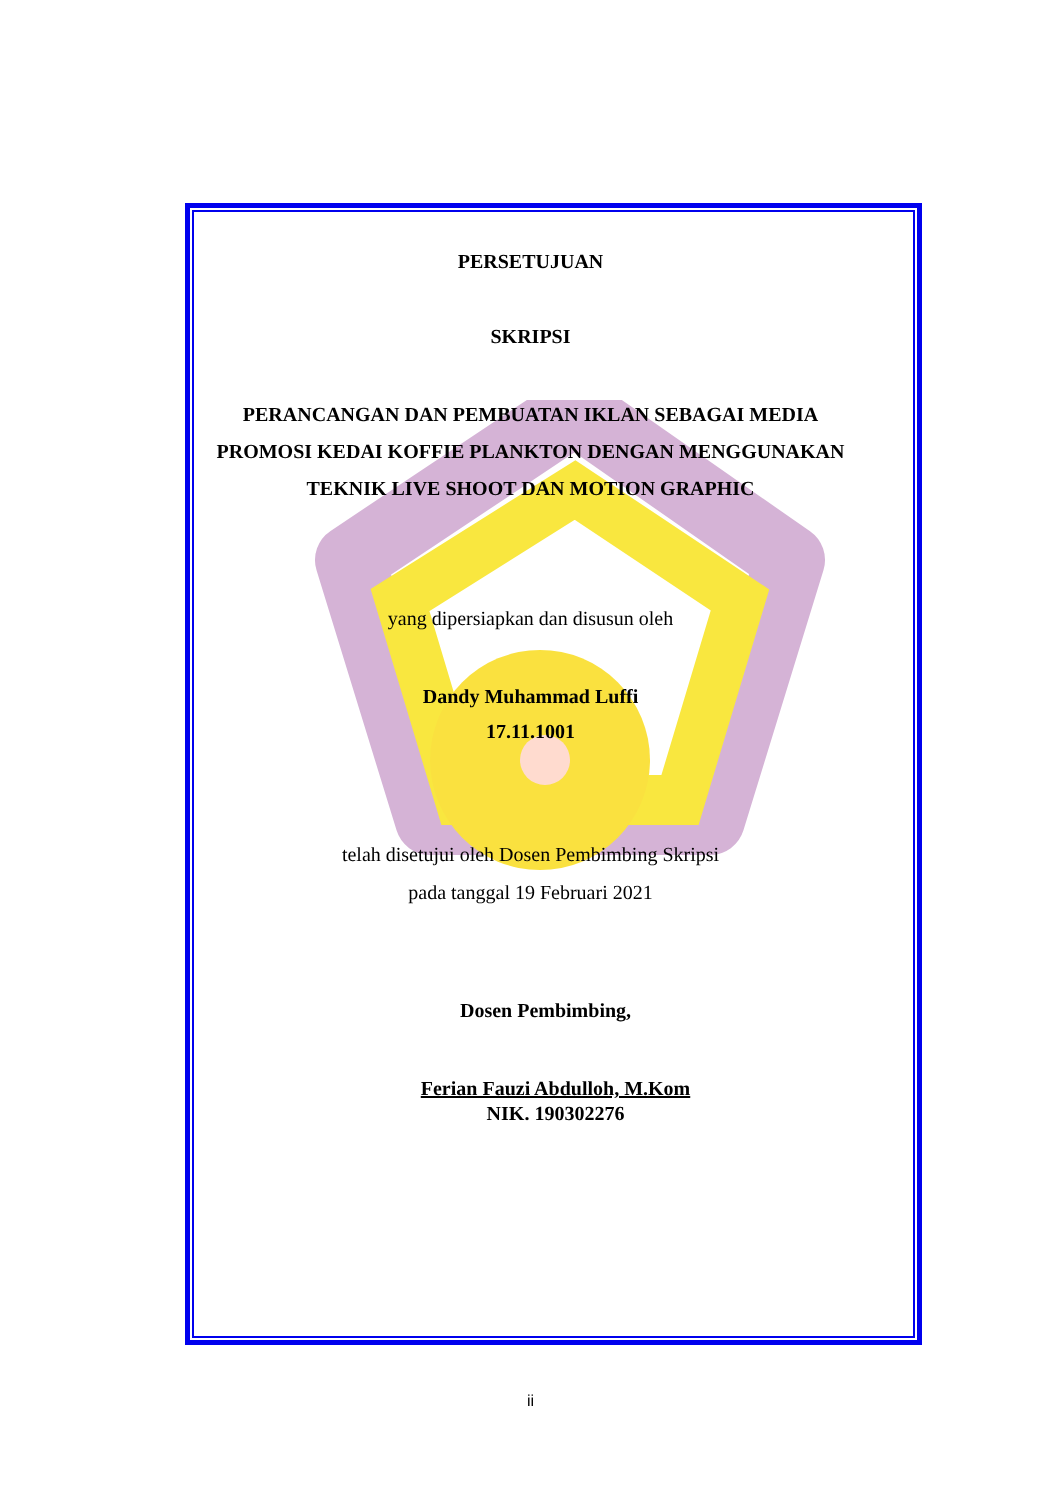PERSETUJUAN
SKRIPSI
PERANCANGAN DAN PEMBUATAN IKLAN SEBAGAI MEDIA
PROMOSI KEDAI KOFFIE PLANKTON DENGAN MENGGUNAKAN
TEKNIK LIVE SHOOT DAN MOTION GRAPHIC
yang dipersiapkan dan disusun oleh
Dandy Muhammad Luffi
17.11.1001
telah disetujui oleh Dosen Pembimbing Skripsi
pada tanggal 19 Februari 2021
Dosen Pembimbing,
Ferian Fauzi Abdulloh, M.Kom
NIK. 190302276
ii